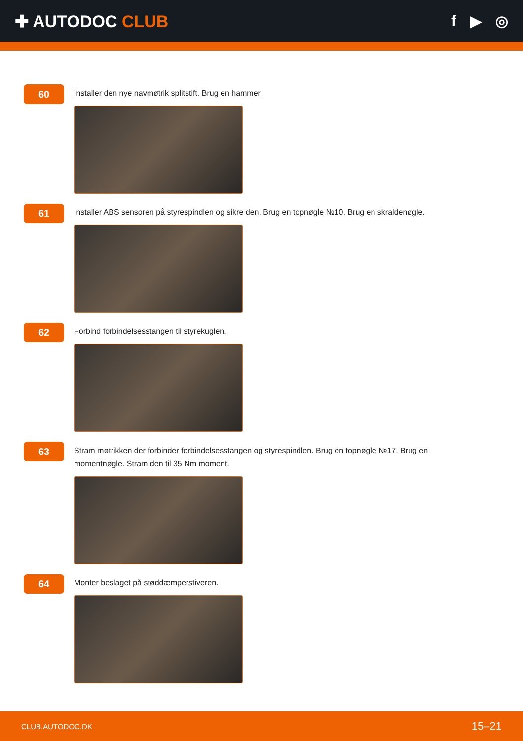✚ AUTODOC CLUB f ▶ ◎
60
Installer den nye navmøtrik splitstift. Brug en hammer.
61
Installer ABS sensoren på styrespindlen og sikre den. Brug en topnøgle №10. Brug en skraldenøgle.
62
Forbind forbindelsesstangen til styrekuglen.
63
Stram møtrikken der forbinder forbindelsesstangen og styrespindlen. Brug en topnøgle №17. Brug en momentnøgle. Stram den til 35 Nm moment.
64
Monter beslaget på støddæmperstiveren.
CLUB.AUTODOC.DK 15–21